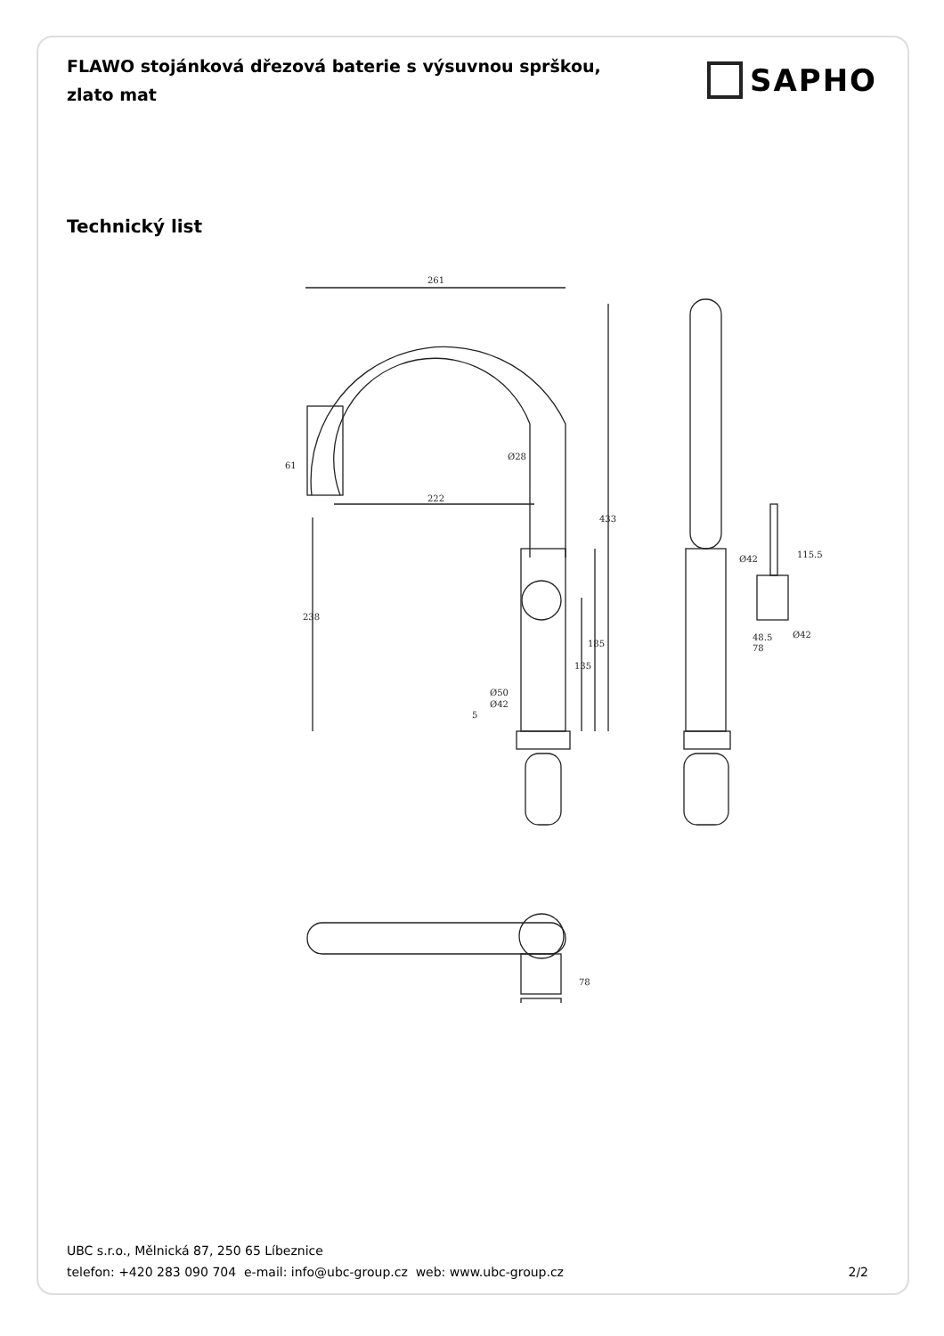FLAWO stojánková dřezová baterie s výsuvnou sprškou, zlato mat
SAPHO
Technický list
261
222
Ø28
Ø50
Ø42
433
185
135
238
61
5
115.5
48.5
78
Ø42
Ø42
78
UBC s.r.o., Mělnická 87, 250 65 Líbeznice
telefon: +420 283 090 704 e-mail: info@ubc-group.cz web: www.ubc-group.cz 2/2